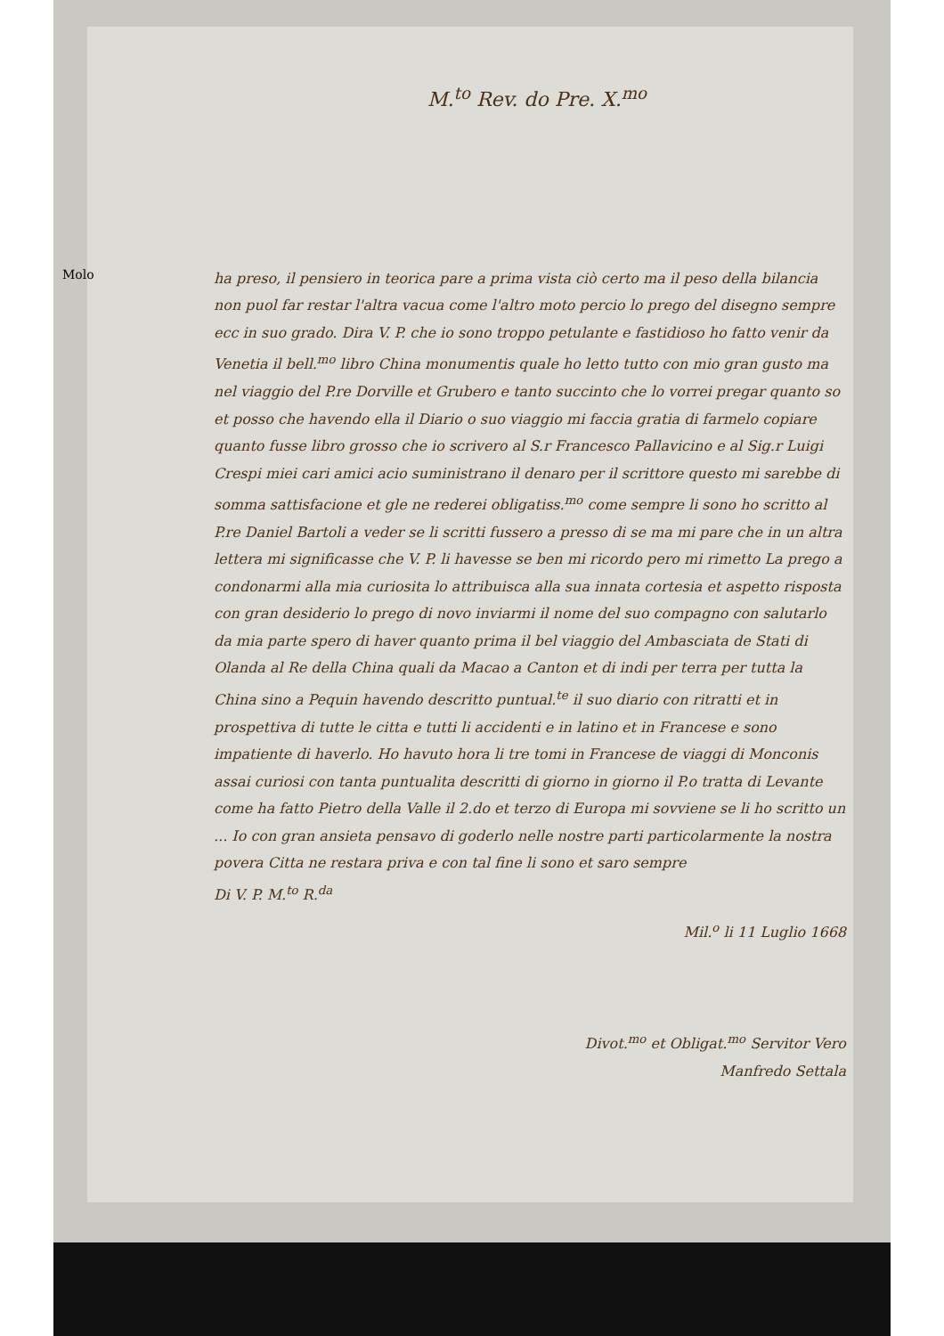Molo
M.<sup>to</sup> Rev. do Pre. X.<sup>mo</sup>
ha preso, il pensiero in teorica pare a prima vista ciò certo ma il peso della bilancia non puol far restar l'altra vacua come l'altro moto percio lo prego del disegno sempre ecc in suo grado. Dira V. P. che io sono troppo petulante e fastidioso ho fatto venir da Venetia il bell.<sup>mo</sup> libro China monumentis quale ho letto tutto con mio gran gusto ma nel viaggio del P.re Dorville et Grubero e tanto succinto che lo vorrei pregar quanto so et posso che havendo ella il Diario o suo viaggio mi faccia gratia di farmelo copiare quanto fusse libro grosso che io scrivero al S.r Francesco Pallavicino e al Sig.r Luigi Crespi miei cari amici acio suministrano il denaro per il scrittore questo mi sarebbe di somma sattisfacione et gle ne rederei obligatiss.<sup>mo</sup> come sempre li sono ho scritto al P.re Daniel Bartoli a veder se li scritti fussero a presso di se ma mi pare che in un altra lettera mi significasse che V. P. li havesse se ben mi ricordo pero mi rimetto La prego a condonarmi alla mia curiosita lo attribuisca alla sua innata cortesia et aspetto risposta con gran desiderio lo prego di novo inviarmi il nome del suo compagno con salutarlo da mia parte spero di haver quanto prima il bel viaggio del Ambasciata de Stati di Olanda al Re della China quali da Macao a Canton et di indi per terra per tutta la China sino a Pequin havendo descritto puntual.<sup>te</sup> il suo diario con ritratti et in prospettiva di tutte le citta e tutti li accidenti e in latino et in Francese e sono impatiente di haverlo. Ho havuto hora li tre tomi in Francese de viaggi di Monconis assai curiosi con tanta puntualita descritti di giorno in giorno il P.o tratta di Levante come ha fatto Pietro della Valle il 2.do et terzo di Europa mi sovviene se li ho scritto un ... Io con gran ansieta pensavo di goderlo nelle nostre parti particolarmente la nostra povera Citta ne restara priva e con tal fine li sono et saro sempre
Di V. P. M.<sup>to</sup> R.<sup>da</sup>
Mil.<sup>o</sup> li 11 Luglio 1668
Divot.<sup>mo</sup> et Obligat.<sup>mo</sup> Servitor Vero
Manfredo Settala